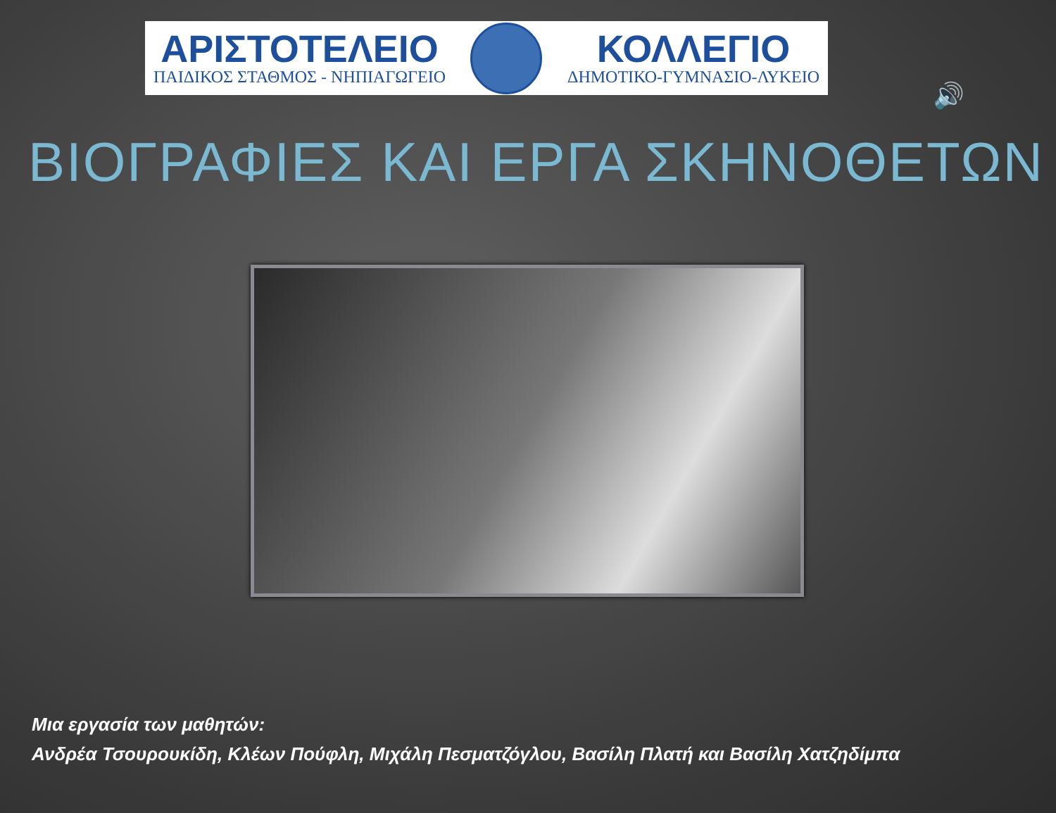ΑΡΙΣΤΟΤΕΛΕΙΟ
ΠΑΙΔΙΚΟΣ ΣΤΑΘΜΟΣ - ΝΗΠΙΑΓΩΓΕΙΟ
ΚΟΛΛΕΓΙΟ
ΔΗΜΟΤΙΚΟ-ΓΥΜΝΑΣΙΟ-ΛΥΚΕΙΟ
🔊
ΒΙΟΓΡΑΦΙΕΣ ΚΑΙ ΕΡΓΑ ΣΚΗΝΟΘΕΤΩΝ
Μια εργασία των μαθητών:
Ανδρέα Τσουρουκίδη, Κλέων Πούφλη, Μιχάλη Πεσματζόγλου, Βασίλη Πλατή και Βασίλη Χατζηδίμπα